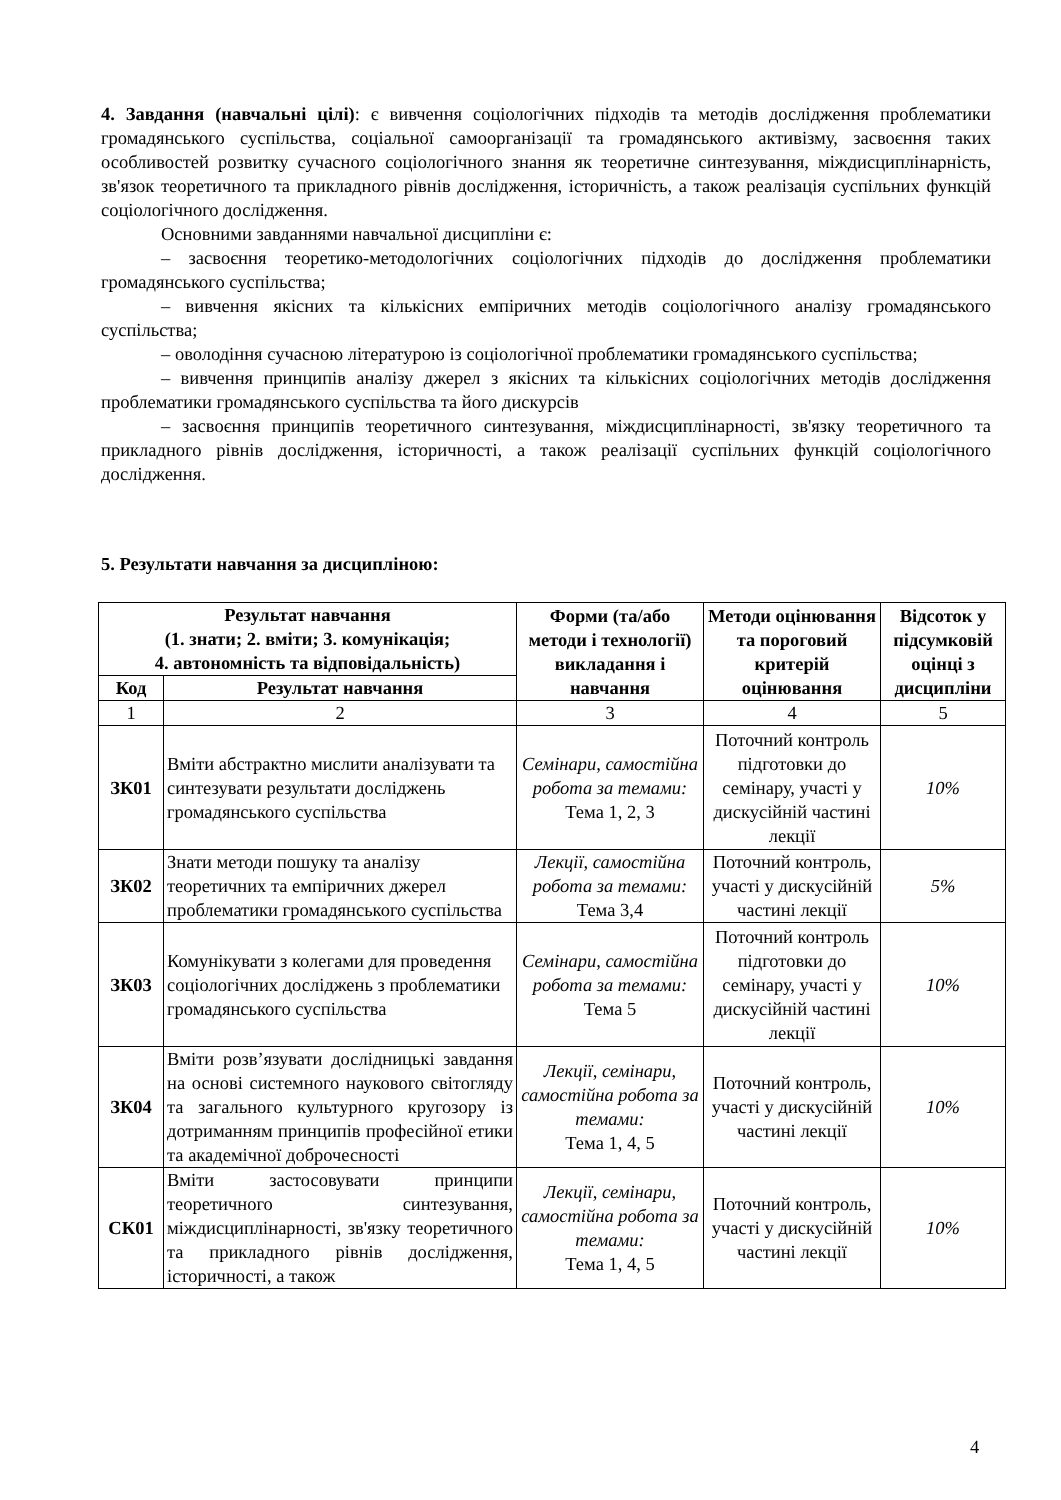4. Завдання (навчальні цілі): є вивчення соціологічних підходів та методів дослідження проблематики громадянського суспільства, соціальної самоорганізації та громадянського активізму, засвоєння таких особливостей розвитку сучасного соціологічного знання як теоретичне синтезування, міждисциплінарність, зв'язок теоретичного та прикладного рівнів дослідження, історичність, а також реалізація суспільних функцій соціологічного дослідження.
Основними завданнями навчальної дисципліни є:
– засвоєння теоретико-методологічних соціологічних підходів до дослідження проблематики громадянського суспільства;
– вивчення якісних та кількісних емпіричних методів соціологічного аналізу громадянського суспільства;
– оволодіння сучасною літературою із соціологічної проблематики громадянського суспільства;
– вивчення принципів аналізу джерел з якісних та кількісних соціологічних методів дослідження проблематики громадянського суспільства та його дискурсів
– засвоєння принципів теоретичного синтезування, міждисциплінарності, зв'язку теоретичного та прикладного рівнів дослідження, історичності, а також реалізації суспільних функцій соціологічного дослідження.
5. Результати навчання за дисципліною:
| Результат навчання (1. знати; 2. вміти; 3. комунікація; 4. автономність та відповідальність) | | Форми (та/або методи і технології) викладання і навчання | Методи оцінювання та пороговий критерій оцінювання | Відсоток у підсумковій оцінці з дисципліни |
| --- | --- | --- | --- | --- |
| Код | Результат навчання | | | |
| 1 | 2 | 3 | 4 | 5 |
| ЗК01 | Вміти абстрактно мислити аналізувати та синтезувати результати досліджень громадянського суспільства | Семінари, самостійна робота за темами: Тема 1, 2, 3 | Поточний контроль підготовки до семінару, участі у дискусійній частині лекції | 10% |
| ЗК02 | Знати методи пошуку та аналізу теоретичних та емпіричних джерел проблематики громадянського суспільства | Лекції, самостійна робота за темами: Тема 3,4 | Поточний контроль, участі у дискусійній частині лекції | 5% |
| ЗК03 | Комунікувати з колегами для проведення соціологічних досліджень з проблематики громадянського суспільства | Семінари, самостійна робота за темами: Тема 5 | Поточний контроль підготовки до семінару, участі у дискусійній частині лекції | 10% |
| ЗК04 | Вміти розв’язувати дослідницькі завдання на основі системного наукового світогляду та загального культурного кругозору із дотриманням принципів професійної етики та академічної доброчесності | Лекції, семінари, самостійна робота за темами: Тема 1, 4, 5 | Поточний контроль, участі у дискусійній частині лекції | 10% |
| СК01 | Вміти застосовувати принципи теоретичного синтезування, міждисциплінарності, зв'язку теоретичного та прикладного рівнів дослідження, історичності, а також | Лекції, семінари, самостійна робота за темами: Тема 1, 4, 5 | Поточний контроль, участі у дискусійній частині лекції | 10% |
4